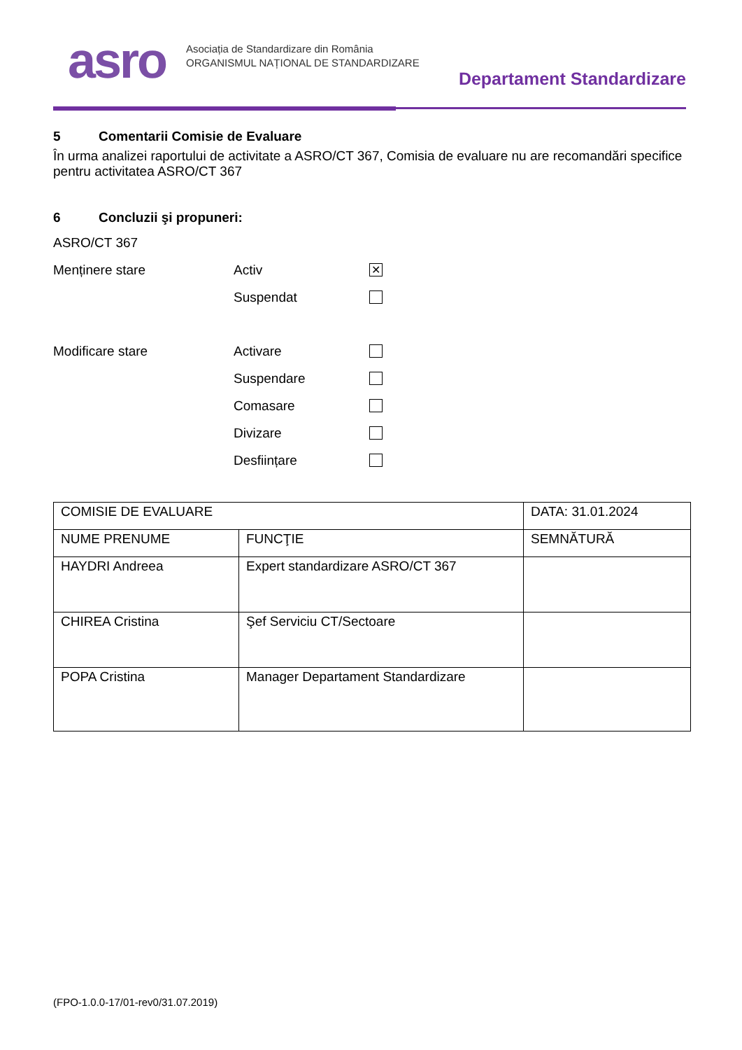asro
Asociația de Standardizare din România
ORGANISMUL NAȚIONAL DE STANDARDIZARE
Departament Standardizare
5 Comentarii Comisie de Evaluare
În urma analizei raportului de activitate a ASRO/CT 367, Comisia de evaluare nu are recomandări specifice pentru activitatea ASRO/CT 367
6 Concluzii şi propuneri:
ASRO/CT 367
Menținere stare Activ
✕
Suspendat
Modificare stare Activare
Suspendare
Comasare
Divizare
Desființare
| COMISIE DE EVALUARE | | DATA: 31.01.2024 |
| NUME PRENUME | FUNCŢIE | SEMNĂTURĂ |
| HAYDRI Andreea | Expert standardizare ASRO/CT 367 | |
| CHIREA Cristina | Şef Serviciu CT/Sectoare | |
| POPA Cristina | Manager Departament Standardizare | |
(FPO-1.0.0-17/01-rev0/31.07.2019)